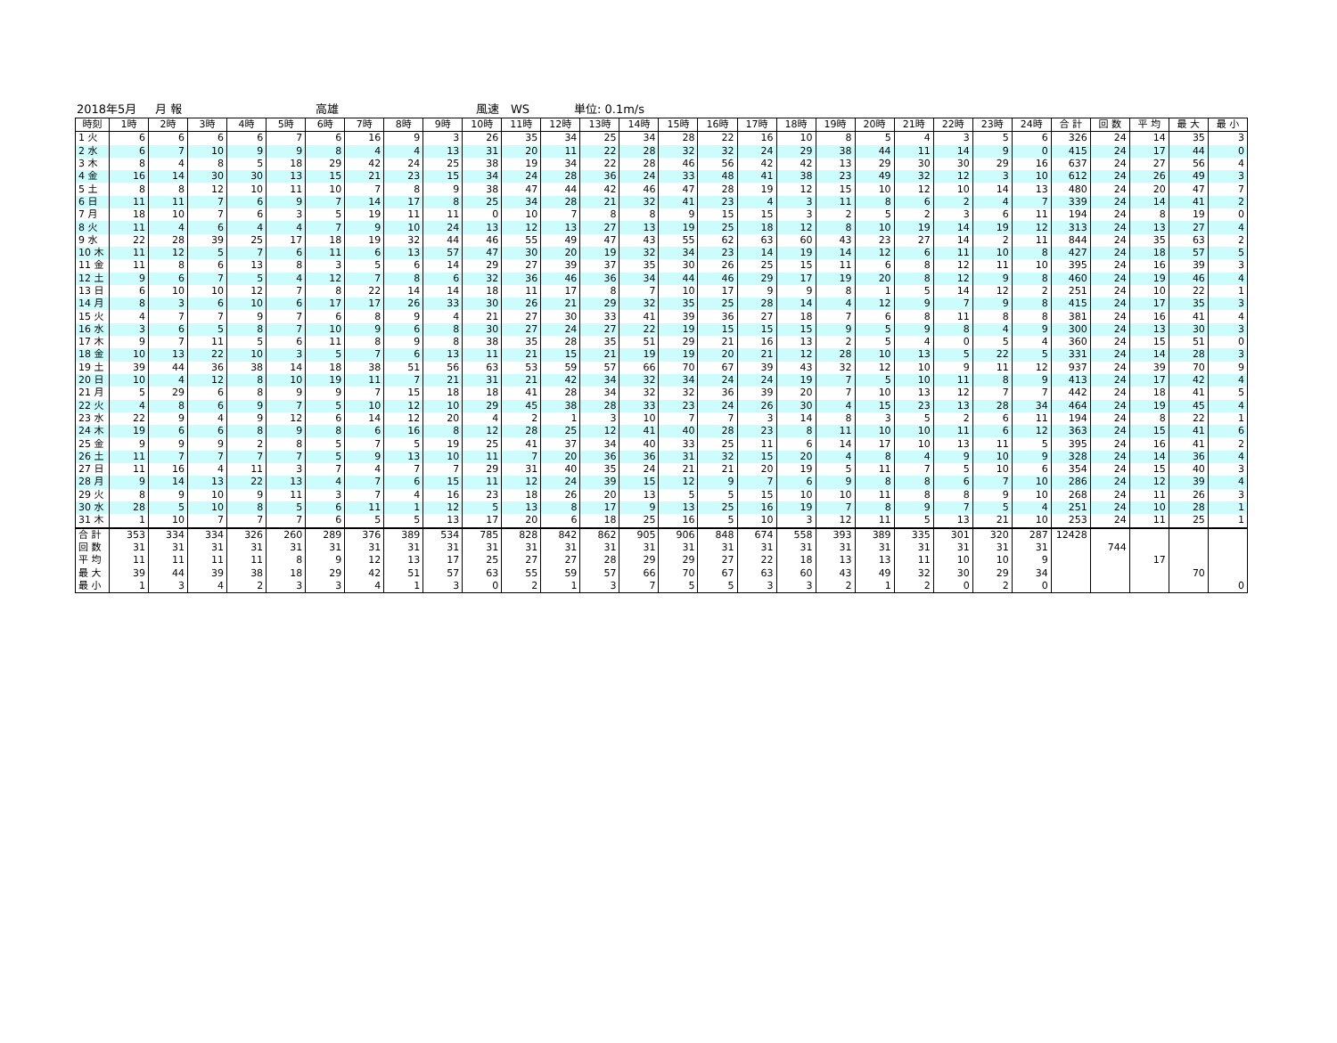2018年5月 月 報 高雄 風速　WS 単位: 0.1m/s
| 時刻 | 1時 | 2時 | 3時 | 4時 | 5時 | 6時 | 7時 | 8時 | 9時 | 10時 | 11時 | 12時 | 13時 | 14時 | 15時 | 16時 | 17時 | 18時 | 19時 | 20時 | 21時 | 22時 | 23時 | 24時 | 合 計 | 回 数 | 平 均 | 最 大 | 最 小 |
| --- | --- | --- | --- | --- | --- | --- | --- | --- | --- | --- | --- | --- | --- | --- | --- | --- | --- | --- | --- | --- | --- | --- | --- | --- | --- | --- | --- | --- | --- |
| 1 火 | 6 | 6 | 6 | 6 | 7 | 6 | 16 | 9 | 3 | 26 | 35 | 34 | 25 | 34 | 28 | 22 | 16 | 10 | 8 | 5 | 4 | 3 | 5 | 6 | 326 | 24 | 14 | 35 | 3 |
| 2 水 | 6 | 7 | 10 | 9 | 9 | 8 | 4 | 4 | 13 | 31 | 20 | 11 | 22 | 28 | 32 | 32 | 24 | 29 | 38 | 44 | 11 | 14 | 9 | 0 | 415 | 24 | 17 | 44 | 0 |
| 3 木 | 8 | 4 | 8 | 5 | 18 | 29 | 42 | 24 | 25 | 38 | 19 | 34 | 22 | 28 | 46 | 56 | 42 | 42 | 13 | 29 | 30 | 30 | 29 | 16 | 637 | 24 | 27 | 56 | 4 |
| 4 金 | 16 | 14 | 30 | 30 | 13 | 15 | 21 | 23 | 15 | 34 | 24 | 28 | 36 | 24 | 33 | 48 | 41 | 38 | 23 | 49 | 32 | 12 | 3 | 10 | 612 | 24 | 26 | 49 | 3 |
| 5 土 | 8 | 8 | 12 | 10 | 11 | 10 | 7 | 8 | 9 | 38 | 47 | 44 | 42 | 46 | 47 | 28 | 19 | 12 | 15 | 10 | 12 | 10 | 14 | 13 | 480 | 24 | 20 | 47 | 7 |
| 6 日 | 11 | 11 | 7 | 6 | 9 | 7 | 14 | 17 | 8 | 25 | 34 | 28 | 21 | 32 | 41 | 23 | 4 | 3 | 11 | 8 | 6 | 2 | 4 | 7 | 339 | 24 | 14 | 41 | 2 |
| 7 月 | 18 | 10 | 7 | 6 | 3 | 5 | 19 | 11 | 11 | 0 | 10 | 7 | 8 | 8 | 9 | 15 | 15 | 3 | 2 | 5 | 2 | 3 | 6 | 11 | 194 | 24 | 8 | 19 | 0 |
| 8 火 | 11 | 4 | 6 | 4 | 4 | 7 | 9 | 10 | 24 | 13 | 12 | 13 | 27 | 13 | 19 | 25 | 18 | 12 | 8 | 10 | 19 | 14 | 19 | 12 | 313 | 24 | 13 | 27 | 4 |
| 9 水 | 22 | 28 | 39 | 25 | 17 | 18 | 19 | 32 | 44 | 46 | 55 | 49 | 47 | 43 | 55 | 62 | 63 | 60 | 43 | 23 | 27 | 14 | 2 | 11 | 844 | 24 | 35 | 63 | 2 |
| 10 木 | 11 | 12 | 5 | 7 | 6 | 11 | 6 | 13 | 57 | 47 | 30 | 20 | 19 | 32 | 34 | 23 | 14 | 19 | 14 | 12 | 6 | 11 | 10 | 8 | 427 | 24 | 18 | 57 | 5 |
| 11 金 | 11 | 8 | 6 | 13 | 8 | 3 | 5 | 6 | 14 | 29 | 27 | 39 | 37 | 35 | 30 | 26 | 25 | 15 | 11 | 6 | 8 | 12 | 11 | 10 | 395 | 24 | 16 | 39 | 3 |
| 12 土 | 9 | 6 | 7 | 5 | 4 | 12 | 7 | 8 | 6 | 32 | 36 | 46 | 36 | 34 | 44 | 46 | 29 | 17 | 19 | 20 | 8 | 12 | 9 | 8 | 460 | 24 | 19 | 46 | 4 |
| 13 日 | 6 | 10 | 10 | 12 | 7 | 8 | 22 | 14 | 14 | 18 | 11 | 17 | 8 | 7 | 10 | 17 | 9 | 9 | 8 | 1 | 5 | 14 | 12 | 2 | 251 | 24 | 10 | 22 | 1 |
| 14 月 | 8 | 3 | 6 | 10 | 6 | 17 | 17 | 26 | 33 | 30 | 26 | 21 | 29 | 32 | 35 | 25 | 28 | 14 | 4 | 12 | 9 | 7 | 9 | 8 | 415 | 24 | 17 | 35 | 3 |
| 15 火 | 4 | 7 | 7 | 9 | 7 | 6 | 8 | 9 | 4 | 21 | 27 | 30 | 33 | 41 | 39 | 36 | 27 | 18 | 7 | 6 | 8 | 11 | 8 | 8 | 381 | 24 | 16 | 41 | 4 |
| 16 水 | 3 | 6 | 5 | 8 | 7 | 10 | 9 | 6 | 8 | 30 | 27 | 24 | 27 | 22 | 19 | 15 | 15 | 15 | 9 | 5 | 9 | 8 | 4 | 9 | 300 | 24 | 13 | 30 | 3 |
| 17 木 | 9 | 7 | 11 | 5 | 6 | 11 | 8 | 9 | 8 | 38 | 35 | 28 | 35 | 51 | 29 | 21 | 16 | 13 | 2 | 5 | 4 | 0 | 5 | 4 | 360 | 24 | 15 | 51 | 0 |
| 18 金 | 10 | 13 | 22 | 10 | 3 | 5 | 7 | 6 | 13 | 11 | 21 | 15 | 21 | 19 | 19 | 20 | 21 | 12 | 28 | 10 | 13 | 5 | 22 | 5 | 331 | 24 | 14 | 28 | 3 |
| 19 土 | 39 | 44 | 36 | 38 | 14 | 18 | 38 | 51 | 56 | 63 | 53 | 59 | 57 | 66 | 70 | 67 | 39 | 43 | 32 | 12 | 10 | 9 | 11 | 12 | 937 | 24 | 39 | 70 | 9 |
| 20 日 | 10 | 4 | 12 | 8 | 10 | 19 | 11 | 7 | 21 | 31 | 21 | 42 | 34 | 32 | 34 | 24 | 24 | 19 | 7 | 5 | 10 | 11 | 8 | 9 | 413 | 24 | 17 | 42 | 4 |
| 21 月 | 5 | 29 | 6 | 8 | 9 | 9 | 7 | 15 | 18 | 18 | 41 | 28 | 34 | 32 | 32 | 36 | 39 | 20 | 7 | 10 | 13 | 12 | 7 | 7 | 442 | 24 | 18 | 41 | 5 |
| 22 火 | 4 | 8 | 6 | 9 | 7 | 5 | 10 | 12 | 10 | 29 | 45 | 38 | 28 | 33 | 23 | 24 | 26 | 30 | 4 | 15 | 23 | 13 | 28 | 34 | 464 | 24 | 19 | 45 | 4 |
| 23 水 | 22 | 9 | 4 | 9 | 12 | 6 | 14 | 12 | 20 | 4 | 2 | 1 | 3 | 10 | 7 | 7 | 3 | 14 | 8 | 3 | 5 | 2 | 6 | 11 | 194 | 24 | 8 | 22 | 1 |
| 24 木 | 19 | 6 | 6 | 8 | 9 | 8 | 6 | 16 | 8 | 12 | 28 | 25 | 12 | 41 | 40 | 28 | 23 | 8 | 11 | 10 | 10 | 11 | 6 | 12 | 363 | 24 | 15 | 41 | 6 |
| 25 金 | 9 | 9 | 9 | 2 | 8 | 5 | 7 | 5 | 19 | 25 | 41 | 37 | 34 | 40 | 33 | 25 | 11 | 6 | 14 | 17 | 10 | 13 | 11 | 5 | 395 | 24 | 16 | 41 | 2 |
| 26 土 | 11 | 7 | 7 | 7 | 7 | 5 | 9 | 13 | 10 | 11 | 7 | 20 | 36 | 36 | 31 | 32 | 15 | 20 | 4 | 8 | 4 | 9 | 10 | 9 | 328 | 24 | 14 | 36 | 4 |
| 27 日 | 11 | 16 | 4 | 11 | 3 | 7 | 4 | 7 | 7 | 29 | 31 | 40 | 35 | 24 | 21 | 21 | 20 | 19 | 5 | 11 | 7 | 5 | 10 | 6 | 354 | 24 | 15 | 40 | 3 |
| 28 月 | 9 | 14 | 13 | 22 | 13 | 4 | 7 | 6 | 15 | 11 | 12 | 24 | 39 | 15 | 12 | 9 | 7 | 6 | 9 | 8 | 8 | 6 | 7 | 10 | 286 | 24 | 12 | 39 | 4 |
| 29 火 | 8 | 9 | 10 | 9 | 11 | 3 | 7 | 4 | 16 | 23 | 18 | 26 | 20 | 13 | 5 | 5 | 15 | 10 | 10 | 11 | 8 | 8 | 9 | 10 | 268 | 24 | 11 | 26 | 3 |
| 30 水 | 28 | 5 | 10 | 8 | 5 | 6 | 11 | 1 | 12 | 5 | 13 | 8 | 17 | 9 | 13 | 25 | 16 | 19 | 7 | 8 | 9 | 7 | 5 | 4 | 251 | 24 | 10 | 28 | 1 |
| 31 木 | 1 | 10 | 7 | 7 | 7 | 6 | 5 | 5 | 13 | 17 | 20 | 6 | 18 | 25 | 16 | 5 | 10 | 3 | 12 | 11 | 5 | 13 | 21 | 10 | 253 | 24 | 11 | 25 | 1 |
| 合 計 | 353 | 334 | 334 | 326 | 260 | 289 | 376 | 389 | 534 | 785 | 828 | 842 | 862 | 905 | 906 | 848 | 674 | 558 | 393 | 389 | 335 | 301 | 320 | 287 | 12428 | | | | |
| 回 数 | 31 | 31 | 31 | 31 | 31 | 31 | 31 | 31 | 31 | 31 | 31 | 31 | 31 | 31 | 31 | 31 | 31 | 31 | 31 | 31 | 31 | 31 | 31 | 31 | | 744 | | | |
| 平 均 | 11 | 11 | 11 | 11 | 8 | 9 | 12 | 13 | 17 | 25 | 27 | 27 | 28 | 29 | 29 | 27 | 22 | 18 | 13 | 13 | 11 | 10 | 10 | 9 | | | 17 | | |
| 最 大 | 39 | 44 | 39 | 38 | 18 | 29 | 42 | 51 | 57 | 63 | 55 | 59 | 57 | 66 | 70 | 67 | 63 | 60 | 43 | 49 | 32 | 30 | 29 | 34 | | | | 70 | |
| 最 小 | 1 | 3 | 4 | 2 | 3 | 3 | 4 | 1 | 3 | 0 | 2 | 1 | 3 | 7 | 5 | 5 | 3 | 3 | 2 | 1 | 2 | 0 | 2 | 0 | | | | | 0 |